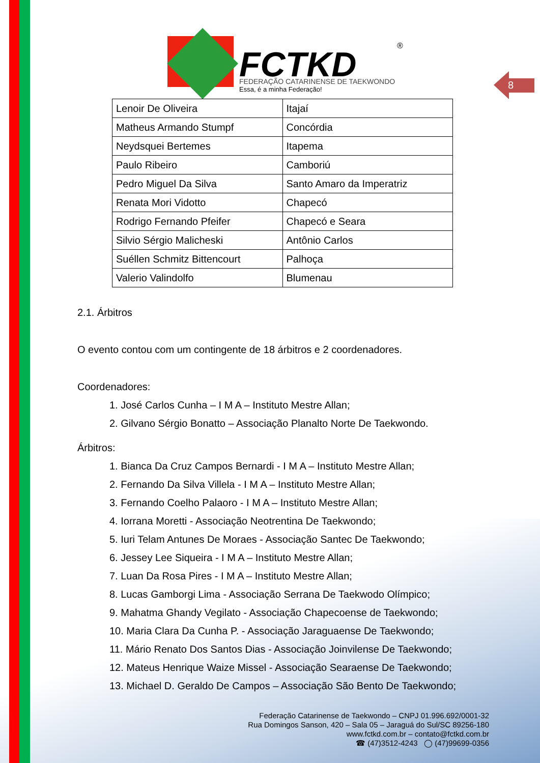FCTKD
FEDERAÇÃO CATARINENSE DE TAEKWONDO
Essa, é a minha Federação!
®
8
| Lenoir De Oliveira | Itajaí |
| Matheus Armando Stumpf | Concórdia |
| Neydsquei Bertemes | Itapema |
| Paulo Ribeiro | Camboriú |
| Pedro Miguel Da Silva | Santo Amaro da Imperatriz |
| Renata Mori Vidotto | Chapecó |
| Rodrigo Fernando Pfeifer | Chapecó e Seara |
| Silvio Sérgio Malicheski | Antônio Carlos |
| Suéllen Schmitz Bittencourt | Palhoça |
| Valerio Valindolfo | Blumenau |
2.1. Árbitros
O evento contou com um contingente de 18 árbitros e 2 coordenadores.
Coordenadores:
1. José Carlos Cunha – I M A – Instituto Mestre Allan;
2. Gilvano Sérgio Bonatto – Associação Planalto Norte De Taekwondo.
Árbitros:
1. Bianca Da Cruz Campos Bernardi - I M A – Instituto Mestre Allan;
2. Fernando Da Silva Villela - I M A – Instituto Mestre Allan;
3. Fernando Coelho Palaoro - I M A – Instituto Mestre Allan;
4. Iorrana Moretti - Associação Neotrentina De Taekwondo;
5. Iuri Telam Antunes De Moraes - Associação Santec De Taekwondo;
6. Jessey Lee Siqueira - I M A – Instituto Mestre Allan;
7. Luan Da Rosa Pires - I M A – Instituto Mestre Allan;
8. Lucas Gamborgi Lima - Associação Serrana De Taekwodo Olímpico;
9. Mahatma Ghandy Vegilato - Associação Chapecoense de Taekwondo;
10. Maria Clara Da Cunha P. - Associação Jaraguaense De Taekwondo;
11. Mário Renato Dos Santos Dias - Associação Joinvilense De Taekwondo;
12. Mateus Henrique Waize Missel - Associação Searaense De Taekwondo;
13. Michael D. Geraldo De Campos – Associação São Bento De Taekwondo;
Federação Catarinense de Taekwondo – CNPJ 01.996.692/0001-32
Rua Domingos Sanson, 420 – Sala 05 – Jaraguá do Sul/SC 89256-180
www.fctkd.com.br – contato@fctkd.com.br
☎ (47)3512-4243 ◯ (47)99699-0356